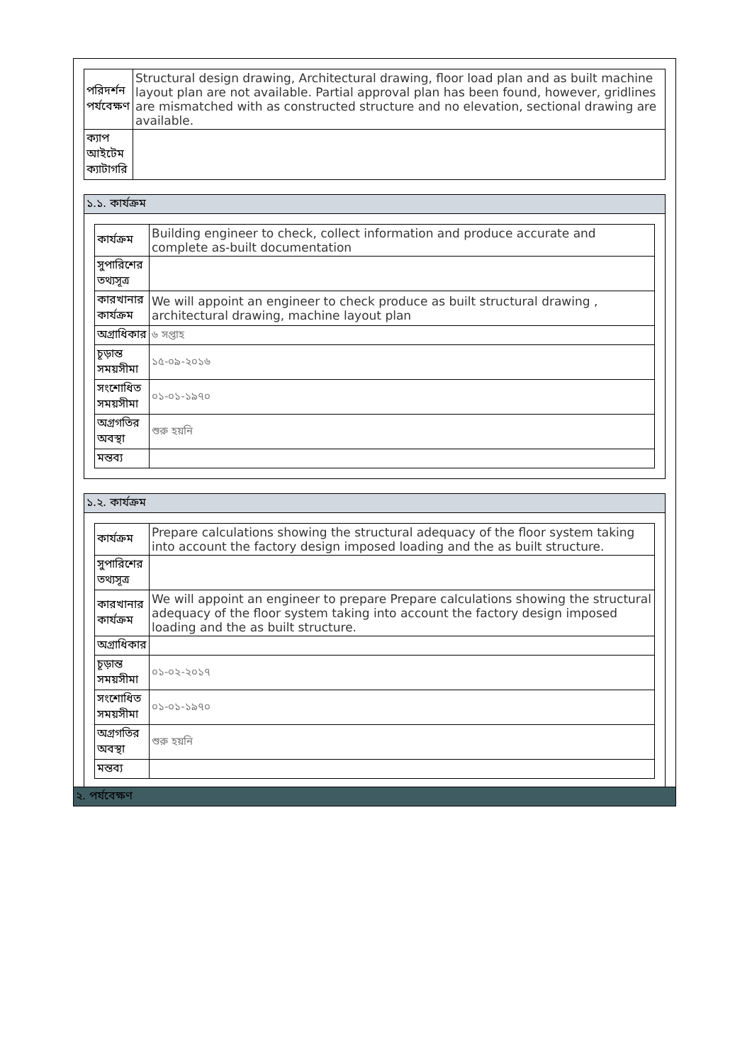| পরিদর্শন পর্যবেক্ষণ | Structural design drawing, Architectural drawing, floor load plan and as built machine layout plan are not available. Partial approval plan has been found, however, gridlines are mismatched with as constructed structure and no elevation, sectional drawing are available. |
| ক্যাপ আইটেম ক্যাটাগরি | |
১.১. কার্যক্রম
| কার্যক্রম | Building engineer to check, collect information and produce accurate and complete as-built documentation |
| সুপারিশের তথ্যসূত্র | |
| কারখানার কার্যক্রম | We will appoint an engineer to check produce as built structural drawing , architectural drawing, machine layout plan |
| অগ্রাধিকার | ৬ সপ্তাহ |
| চূড়ান্ত সময়সীমা | ১৫-০৯-২০১৬ |
| সংশোধিত সময়সীমা | ০১-০১-১৯৭০ |
| অগ্রগতির অবস্থা | শুরু হয়নি |
| মন্তব্য | |
১.২. কার্যক্রম
| কার্যক্রম | Prepare calculations showing the structural adequacy of the floor system taking into account the factory design imposed loading and the as built structure. |
| সুপারিশের তথ্যসূত্র | |
| কারখানার কার্যক্রম | We will appoint an engineer to prepare Prepare calculations showing the structural adequacy of the floor system taking into account the factory design imposed loading and the as built structure. |
| অগ্রাধিকার | |
| চূড়ান্ত সময়সীমা | ০১-০২-২০১৭ |
| সংশোধিত সময়সীমা | ০১-০১-১৯৭০ |
| অগ্রগতির অবস্থা | শুরু হয়নি |
| মন্তব্য | |
২. পর্যবেক্ষণ